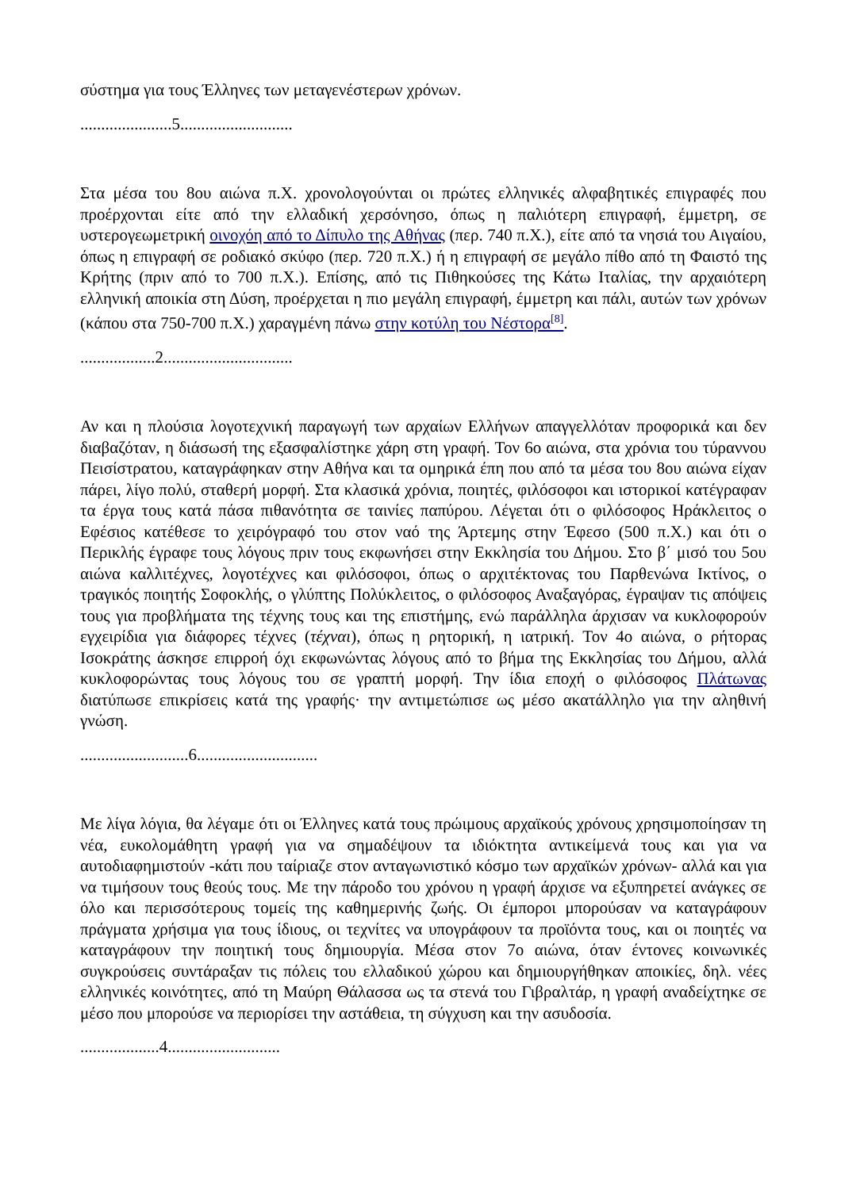σύστημα για τους Έλληνες των μεταγενέστερων χρόνων.
......................5...........................
Στα μέσα του 8ου αιώνα π.Χ. χρονολογούνται οι πρώτες ελληνικές αλφαβητικές επιγραφές που προέρχονται είτε από την ελλαδική χερσόνησο, όπως η παλιότερη επιγραφή, έμμετρη, σε υστερογεωμετρική οινοχόη από το Δίπυλο της Αθήνας (περ. 740 π.Χ.), είτε από τα νησιά του Αιγαίου, όπως η επιγραφή σε ροδιακό σκύφο (περ. 720 π.Χ.) ή η επιγραφή σε μεγάλο πίθο από τη Φαιστό της Κρήτης (πριν από το 700 π.Χ.). Επίσης, από τις Πιθηκούσες της Κάτω Ιταλίας, την αρχαιότερη ελληνική αποικία στη Δύση, προέρχεται η πιο μεγάλη επιγραφή, έμμετρη και πάλι, αυτών των χρόνων (κάπου στα 750-700 π.Χ.) χαραγμένη πάνω στην κοτύλη του Νέστορα<sup>[8]</sup>.
..................2...............................
Αν και η πλούσια λογοτεχνική παραγωγή των αρχαίων Ελλήνων απαγγελλόταν προφορικά και δεν διαβαζόταν, η διάσωσή της εξασφαλίστηκε χάρη στη γραφή. Τον 6ο αιώνα, στα χρόνια του τύραννου Πεισίστρατου, καταγράφηκαν στην Αθήνα και τα ομηρικά έπη που από τα μέσα του 8ου αιώνα είχαν πάρει, λίγο πολύ, σταθερή μορφή. Στα κλασικά χρόνια, ποιητές, φιλόσοφοι και ιστορικοί κατέγραφαν τα έργα τους κατά πάσα πιθανότητα σε ταινίες παπύρου. Λέγεται ότι ο φιλόσοφος Ηράκλειτος ο Εφέσιος κατέθεσε το χειρόγραφό του στον ναό της Άρτεμης στην Έφεσο (500 π.Χ.) και ότι ο Περικλής έγραφε τους λόγους πριν τους εκφωνήσει στην Εκκλησία του Δήμου. Στο β΄ μισό του 5ου αιώνα καλλιτέχνες, λογοτέχνες και φιλόσοφοι, όπως ο αρχιτέκτονας του Παρθενώνα Ικτίνος, ο τραγικός ποιητής Σοφοκλής, ο γλύπτης Πολύκλειτος, ο φιλόσοφος Αναξαγόρας, έγραψαν τις απόψεις τους για προβλήματα της τέχνης τους και της επιστήμης, ενώ παράλληλα άρχισαν να κυκλοφορούν εγχειρίδια για διάφορες τέχνες (τέχναι), όπως η ρητορική, η ιατρική. Τον 4ο αιώνα, ο ρήτορας Ισοκράτης άσκησε επιρροή όχι εκφωνώντας λόγους από το βήμα της Εκκλησίας του Δήμου, αλλά κυκλοφορώντας τους λόγους του σε γραπτή μορφή. Την ίδια εποχή ο φιλόσοφος Πλάτωνας διατύπωσε επικρίσεις κατά της γραφής· την αντιμετώπισε ως μέσο ακατάλληλο για την αληθινή γνώση.
..........................6.............................
Με λίγα λόγια, θα λέγαμε ότι οι Έλληνες κατά τους πρώιμους αρχαϊκούς χρόνους χρησιμοποίησαν τη νέα, ευκολομάθητη γραφή για να σημαδέψουν τα ιδιόκτητα αντικείμενά τους και για να αυτοδιαφημιστούν -κάτι που ταίριαζε στον ανταγωνιστικό κόσμο των αρχαϊκών χρόνων- αλλά και για να τιμήσουν τους θεούς τους. Με την πάροδο του χρόνου η γραφή άρχισε να εξυπηρετεί ανάγκες σε όλο και περισσότερους τομείς της καθημερινής ζωής. Οι έμποροι μπορούσαν να καταγράφουν πράγματα χρήσιμα για τους ίδιους, οι τεχνίτες να υπογράφουν τα προϊόντα τους, και οι ποιητές να καταγράφουν την ποιητική τους δημιουργία. Μέσα στον 7ο αιώνα, όταν έντονες κοινωνικές συγκρούσεις συντάραξαν τις πόλεις του ελλαδικού χώρου και δημιουργήθηκαν αποικίες, δηλ. νέες ελληνικές κοινότητες, από τη Μαύρη Θάλασσα ως τα στενά του Γιβραλτάρ, η γραφή αναδείχτηκε σε μέσο που μπορούσε να περιορίσει την αστάθεια, τη σύγχυση και την ασυδοσία.
...................4...........................